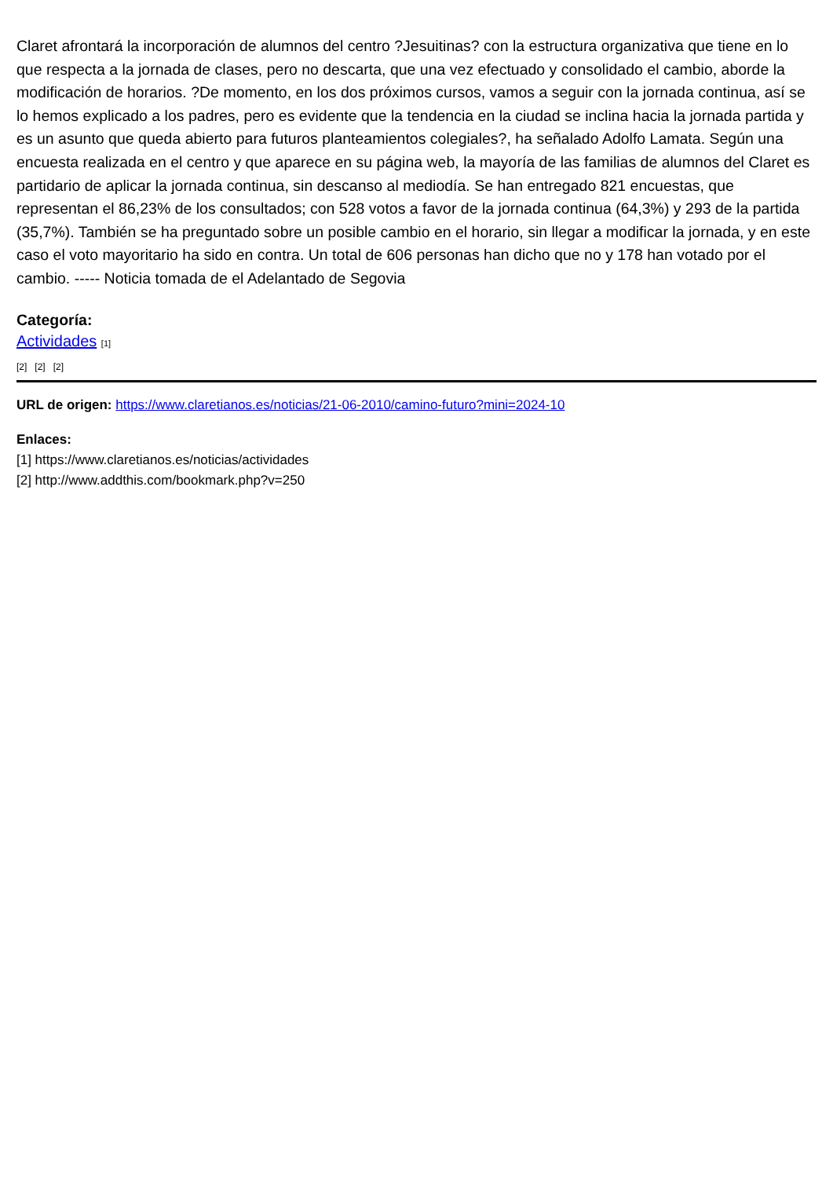Claret afrontará la incorporación de alumnos del centro ?Jesuitinas? con la estructura organizativa que tiene en lo que respecta a la jornada de clases, pero no descarta, que una vez efectuado y consolidado el cambio, aborde la modificación de horarios. ?De momento, en los dos próximos cursos, vamos a seguir con la jornada continua, así se lo hemos explicado a los padres, pero es evidente que la tendencia en la ciudad se inclina hacia la jornada partida y es un asunto que queda abierto para futuros planteamientos colegiales?, ha señalado Adolfo Lamata. Según una encuesta realizada en el centro y que aparece en su página web, la mayoría de las familias de alumnos del Claret es partidario de aplicar la jornada continua, sin descanso al mediodía. Se han entregado 821 encuestas, que representan el 86,23% de los consultados; con 528 votos a favor de la jornada continua (64,3%) y 293 de la partida (35,7%). También se ha preguntado sobre un posible cambio en el horario, sin llegar a modificar la jornada, y en este caso el voto mayoritario ha sido en contra. Un total de 606 personas han dicho que no y 178 han votado por el cambio. ----- Noticia tomada de el Adelantado de Segovia
Categoría:
Actividades [1]
[2] [2] [2]
URL de origen: https://www.claretianos.es/noticias/21-06-2010/camino-futuro?mini=2024-10
Enlaces:
[1] https://www.claretianos.es/noticias/actividades
[2] http://www.addthis.com/bookmark.php?v=250